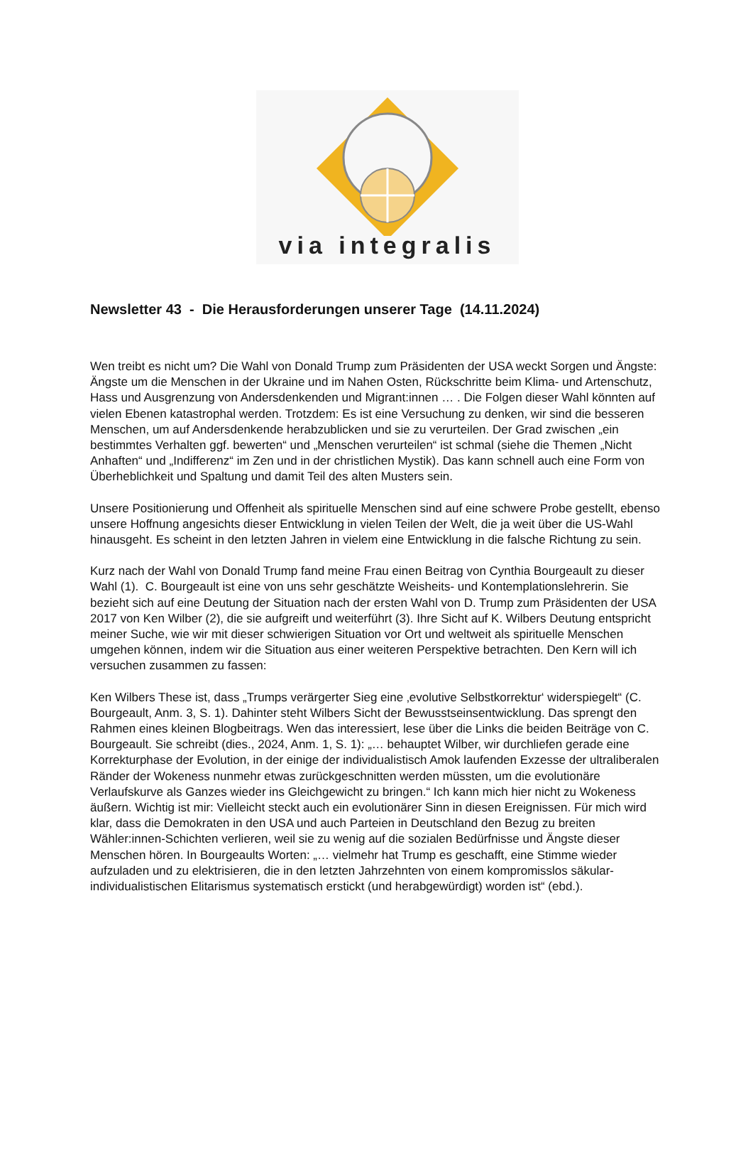via integralis
Newsletter 43 - Die Herausforderungen unserer Tage (14.11.2024)
Wen treibt es nicht um? Die Wahl von Donald Trump zum Präsidenten der USA weckt Sorgen und Ängste: Ängste um die Menschen in der Ukraine und im Nahen Osten, Rückschritte beim Klima- und Artenschutz, Hass und Ausgrenzung von Andersdenkenden und Migrant:innen … . Die Folgen dieser Wahl könnten auf vielen Ebenen katastrophal werden. Trotzdem: Es ist eine Versuchung zu denken, wir sind die besseren Menschen, um auf Andersdenkende herabzublicken und sie zu verurteilen. Der Grad zwischen „ein bestimmtes Verhalten ggf. bewerten“ und „Menschen verurteilen“ ist schmal (siehe die Themen „Nicht Anhaften“ und „Indifferenz“ im Zen und in der christlichen Mystik). Das kann schnell auch eine Form von Überheblichkeit und Spaltung und damit Teil des alten Musters sein.
Unsere Positionierung und Offenheit als spirituelle Menschen sind auf eine schwere Probe gestellt, ebenso unsere Hoffnung angesichts dieser Entwicklung in vielen Teilen der Welt, die ja weit über die US-Wahl hinausgeht. Es scheint in den letzten Jahren in vielem eine Entwicklung in die falsche Richtung zu sein.
Kurz nach der Wahl von Donald Trump fand meine Frau einen Beitrag von Cynthia Bourgeault zu dieser Wahl (1). C. Bourgeault ist eine von uns sehr geschätzte Weisheits- und Kontemplationslehrerin. Sie bezieht sich auf eine Deutung der Situation nach der ersten Wahl von D. Trump zum Präsidenten der USA 2017 von Ken Wilber (2), die sie aufgreift und weiterführt (3). Ihre Sicht auf K. Wilbers Deutung entspricht meiner Suche, wie wir mit dieser schwierigen Situation vor Ort und weltweit als spirituelle Menschen umgehen können, indem wir die Situation aus einer weiteren Perspektive betrachten. Den Kern will ich versuchen zusammen zu fassen:
Ken Wilbers These ist, dass „Trumps verärgerter Sieg eine ‚evolutive Selbstkorrektur‘ widerspiegelt“ (C. Bourgeault, Anm. 3, S. 1). Dahinter steht Wilbers Sicht der Bewusstseinsentwicklung. Das sprengt den Rahmen eines kleinen Blogbeitrags. Wen das interessiert, lese über die Links die beiden Beiträge von C. Bourgeault. Sie schreibt (dies., 2024, Anm. 1, S. 1): „… behauptet Wilber, wir durchliefen gerade eine Korrekturphase der Evolution, in der einige der individualistisch Amok laufenden Exzesse der ultraliberalen Ränder der Wokeness nunmehr etwas zurückgeschnitten werden müssten, um die evolutionäre Verlaufskurve als Ganzes wieder ins Gleichgewicht zu bringen.“ Ich kann mich hier nicht zu Wokeness äußern. Wichtig ist mir: Vielleicht steckt auch ein evolutionärer Sinn in diesen Ereignissen. Für mich wird klar, dass die Demokraten in den USA und auch Parteien in Deutschland den Bezug zu breiten Wähler:innen-Schichten verlieren, weil sie zu wenig auf die sozialen Bedürfnisse und Ängste dieser Menschen hören. In Bourgeaults Worten: „… vielmehr hat Trump es geschafft, eine Stimme wieder aufzuladen und zu elektrisieren, die in den letzten Jahrzehnten von einem kompromisslos säkular-individualistischen Elitarismus systematisch erstickt (und herabgewürdigt) worden ist“ (ebd.).